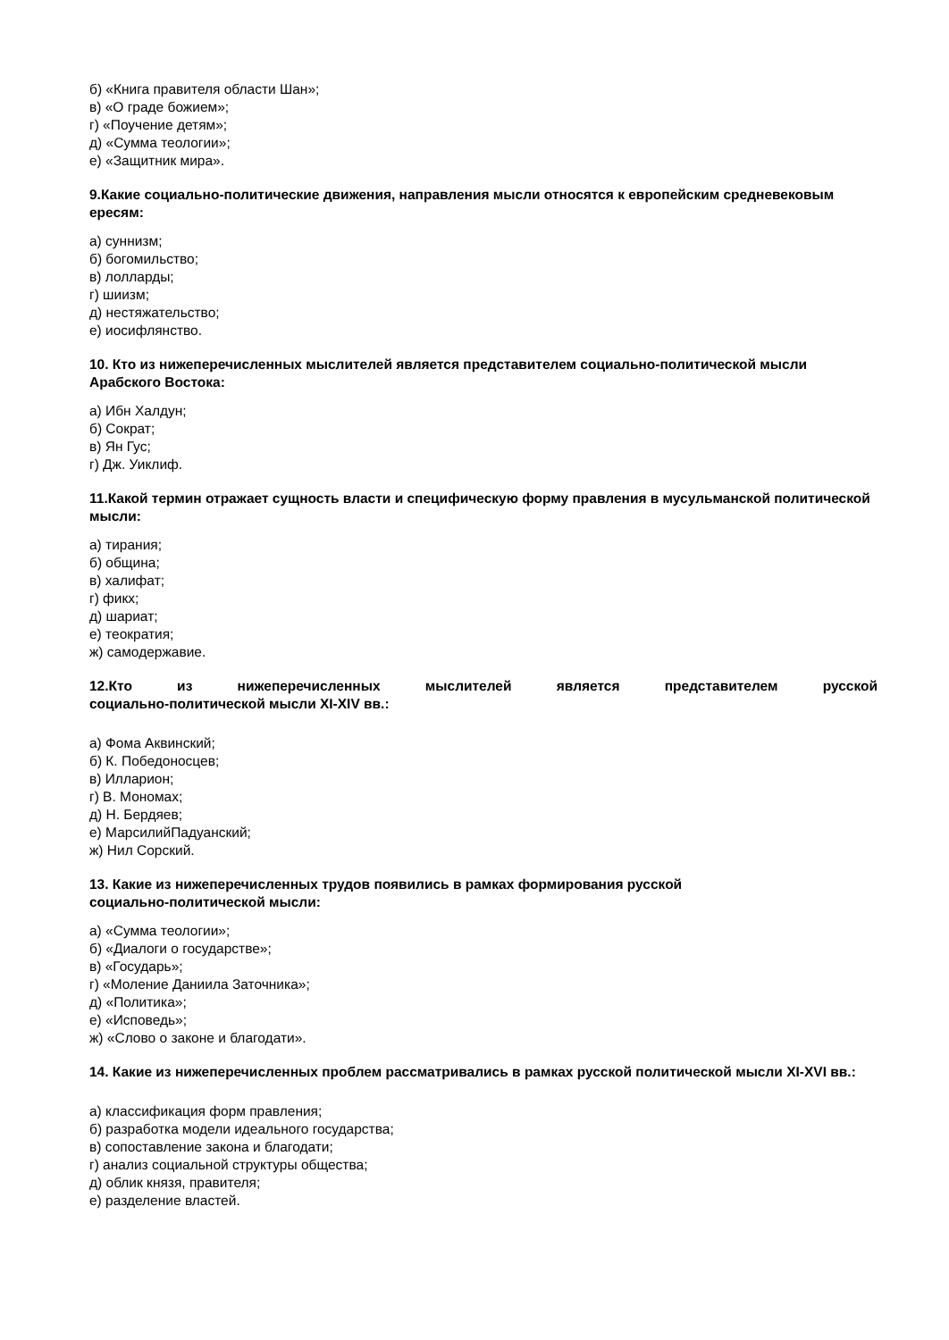б) «Книга правителя области Шан»;
в) «О граде божием»;
г) «Поучение детям»;
д) «Сумма теологии»;
е) «Защитник мира».
9.Какие социально-политические движения, направления мысли относятся к европейским средневековым ересям:
а) суннизм;
б) богомильство;
в) лолларды;
г) шиизм;
д) нестяжательство;
е) иосифлянство.
10. Кто из нижеперечисленных мыслителей является представителем социально-политической мысли Арабского Востока:
а) Ибн Халдун;
б) Сократ;
в) Ян Гус;
г) Дж. Уиклиф.
11.Какой термин отражает сущность власти и специфическую форму правления в мусульманской политической мысли:
а) тирания;
б) община;
в) халифат;
г) фикх;
д) шариат;
е) теократия;
ж) самодержавие.
12.Кто из нижеперечисленных мыслителей является представителем русской
социально-политической мысли XI-XIV вв.:
а) Фома Аквинский;
б) К. Победоносцев;
в) Илларион;
г) В. Мономах;
д) Н. Бердяев;
е) МарсилийПадуанский;
ж) Нил Сорский.
13. Какие из нижеперечисленных трудов появились в рамках формирования русской
социально-политической мысли:
а) «Сумма теологии»;
б) «Диалоги о государстве»;
в) «Государь»;
г) «Моление Даниила Заточника»;
д) «Политика»;
е) «Исповедь»;
ж) «Слово о законе и благодати».
14. Какие из нижеперечисленных проблем рассматривались в рамках русской политической мысли XI-XVI вв.:
а) классификация форм правления;
б) разработка модели идеального государства;
в) сопоставление закона и благодати;
г) анализ социальной структуры общества;
д) облик князя, правителя;
е) разделение властей.